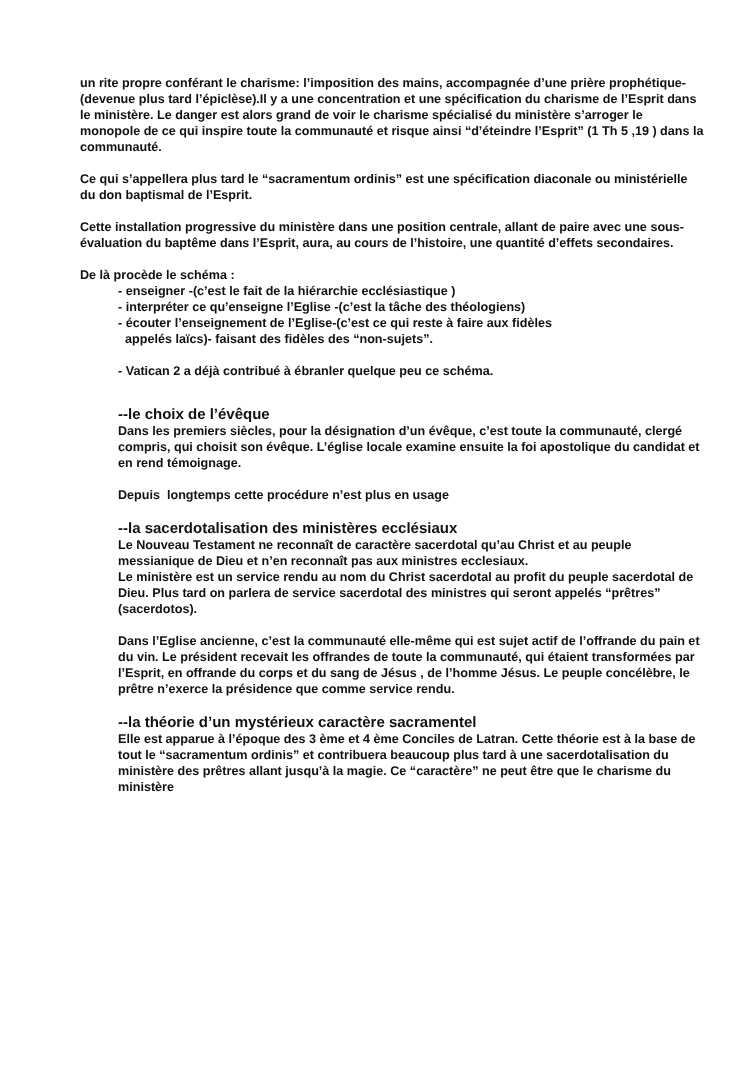un rite propre conférant le charisme: l’imposition des mains, accompagnée d’une prière prophétique- (devenue plus tard l’épiclèse).Il y a une concentration et une spécification du charisme de l’Esprit dans le ministère. Le danger est alors grand de voir le charisme spécialisé du ministère s’arroger le monopole de ce qui inspire toute la communauté et risque ainsi “d’éteindre l’Esprit” (1 Th 5 ,19 ) dans la communauté.
Ce qui s’appellera plus tard le “sacramentum ordinis” est une spécification diaconale ou ministérielle du don baptismal de l’Esprit.
Cette installation progressive du ministère dans une position centrale, allant de paire avec une sous-évaluation du baptême dans l’Esprit, aura, au cours de l’histoire, une quantité d’effets secondaires.
De là procède le schéma :
- enseigner -(c’est le fait de la hiérarchie ecclésiastique )
- interpréter ce qu’enseigne l’Eglise -(c’est la tâche des théologiens)
- écouter l’enseignement de l’Eglise-(c’est ce qui reste à faire aux fidèles
appelés laïcs)- faisant des fidèles des “non-sujets”.
- Vatican 2 a déjà contribué à ébranler quelque peu ce schéma.
--le choix de l’évêque
Dans les premiers siècles, pour la désignation d’un évêque, c’est toute la communauté, clergé compris, qui choisit son évêque. L’église locale examine ensuite la foi apostolique du candidat et en rend témoignage.
Depuis longtemps cette procédure n’est plus en usage
--la sacerdotalisation des ministères ecclésiaux
Le Nouveau Testament ne reconnaît de caractère sacerdotal qu’au Christ et au peuple messianique de Dieu et n’en reconnaît pas aux ministres ecclesiaux.
Le ministère est un service rendu au nom du Christ sacerdotal au profit du peuple sacerdotal de Dieu. Plus tard on parlera de service sacerdotal des ministres qui seront appelés “prêtres” (sacerdotos).
Dans l’Eglise ancienne, c’est la communauté elle-même qui est sujet actif de l’offrande du pain et du vin. Le président recevait les offrandes de toute la communauté, qui étaient transformées par l’Esprit, en offrande du corps et du sang de Jésus , de l’homme Jésus. Le peuple concélèbre, le prêtre n’exerce la présidence que comme service rendu.
--la théorie d’un mystérieux caractère sacramentel
Elle est apparue à l’époque des 3 ème et 4 ème Conciles de Latran. Cette théorie est à la base de tout le “sacramentum ordinis” et contribuera beaucoup plus tard à une sacerdotalisation du ministère des prêtres allant jusqu’à la magie. Ce “caractère” ne peut être que le charisme du ministère